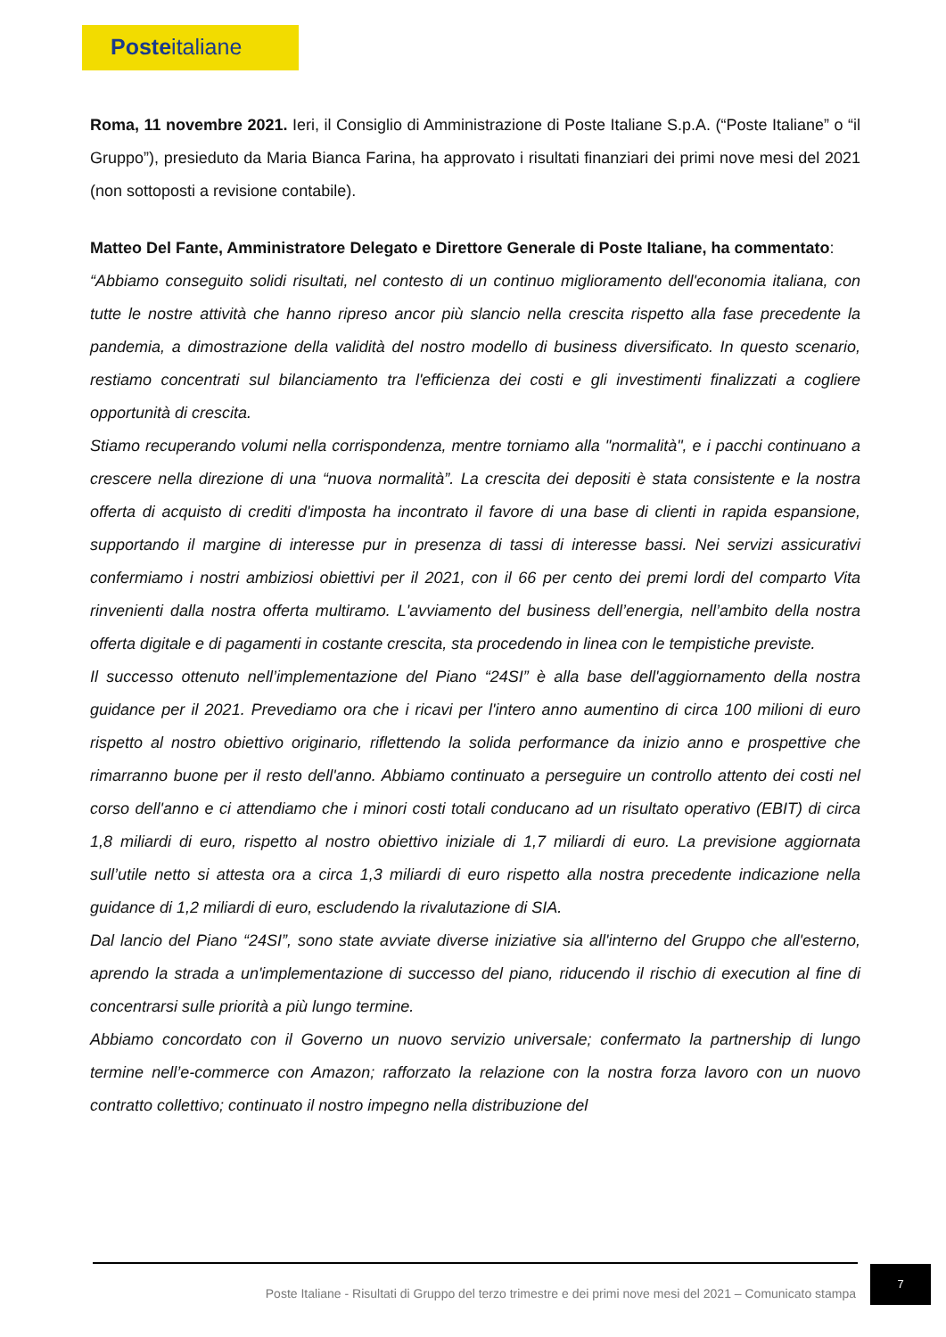Posteitaliane
Roma, 11 novembre 2021. Ieri, il Consiglio di Amministrazione di Poste Italiane S.p.A. (“Poste Italiane” o “il Gruppo”), presieduto da Maria Bianca Farina, ha approvato i risultati finanziari dei primi nove mesi del 2021 (non sottoposti a revisione contabile).
Matteo Del Fante, Amministratore Delegato e Direttore Generale di Poste Italiane, ha commentato:
“Abbiamo conseguito solidi risultati, nel contesto di un continuo miglioramento dell'economia italiana, con tutte le nostre attività che hanno ripreso ancor più slancio nella crescita rispetto alla fase precedente la pandemia, a dimostrazione della validità del nostro modello di business diversificato. In questo scenario, restiamo concentrati sul bilanciamento tra l'efficienza dei costi e gli investimenti finalizzati a cogliere opportunità di crescita.
Stiamo recuperando volumi nella corrispondenza, mentre torniamo alla "normalità", e i pacchi continuano a crescere nella direzione di una “nuova normalità”. La crescita dei depositi è stata consistente e la nostra offerta di acquisto di crediti d'imposta ha incontrato il favore di una base di clienti in rapida espansione, supportando il margine di interesse pur in presenza di tassi di interesse bassi. Nei servizi assicurativi confermiamo i nostri ambiziosi obiettivi per il 2021, con il 66 per cento dei premi lordi del comparto Vita rinvenienti dalla nostra offerta multiramo. L'avviamento del business dell’energia, nell’ambito della nostra offerta digitale e di pagamenti in costante crescita, sta procedendo in linea con le tempistiche previste.
Il successo ottenuto nell’implementazione del Piano “24SI” è alla base dell'aggiornamento della nostra guidance per il 2021. Prevediamo ora che i ricavi per l'intero anno aumentino di circa 100 milioni di euro rispetto al nostro obiettivo originario, riflettendo la solida performance da inizio anno e prospettive che rimarranno buone per il resto dell'anno. Abbiamo continuato a perseguire un controllo attento dei costi nel corso dell'anno e ci attendiamo che i minori costi totali conducano ad un risultato operativo (EBIT) di circa 1,8 miliardi di euro, rispetto al nostro obiettivo iniziale di 1,7 miliardi di euro. La previsione aggiornata sull’utile netto si attesta ora a circa 1,3 miliardi di euro rispetto alla nostra precedente indicazione nella guidance di 1,2 miliardi di euro, escludendo la rivalutazione di SIA.
Dal lancio del Piano “24SI”, sono state avviate diverse iniziative sia all'interno del Gruppo che all'esterno, aprendo la strada a un'implementazione di successo del piano, riducendo il rischio di execution al fine di concentrarsi sulle priorità a più lungo termine.
Abbiamo concordato con il Governo un nuovo servizio universale; confermato la partnership di lungo termine nell’e-commerce con Amazon; rafforzato la relazione con la nostra forza lavoro con un nuovo contratto collettivo; continuato il nostro impegno nella distribuzione del
Poste Italiane - Risultati di Gruppo del terzo trimestre e dei primi nove mesi del 2021 – Comunicato stampa
7